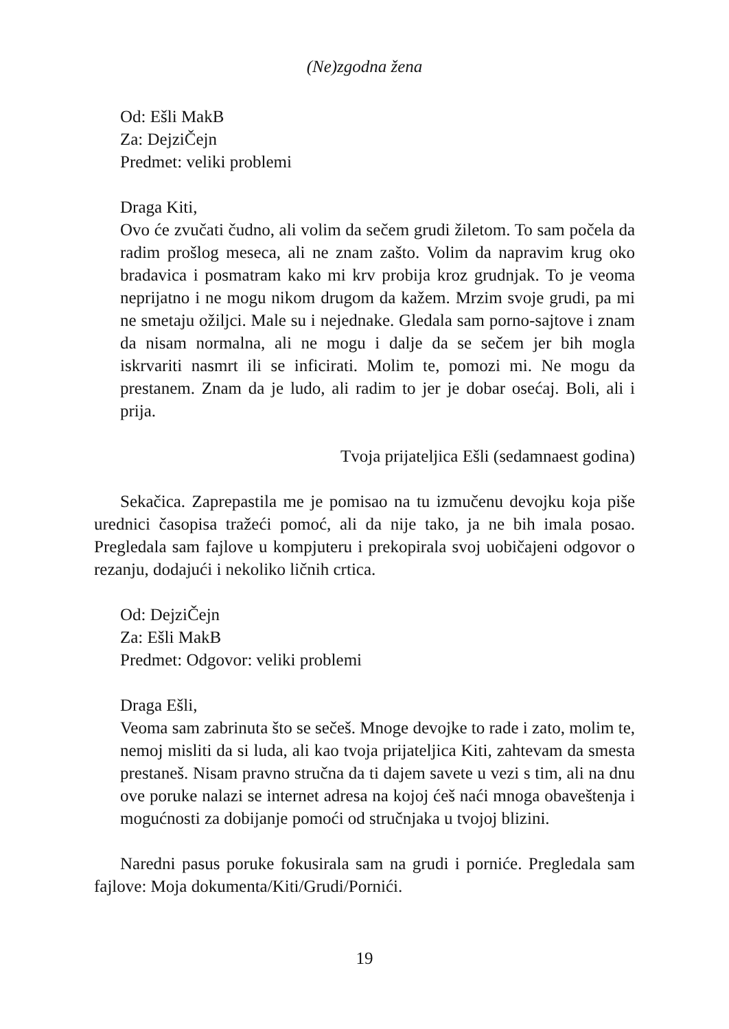(Ne)zgodna žena
Od: Ešli MakB
Za: DejziČejn
Predmet: veliki problemi
Draga Kiti,
Ovo će zvučati čudno, ali volim da sečem grudi žiletom. To sam počela da radim prošlog meseca, ali ne znam zašto. Volim da napravim krug oko bradavica i posmatram kako mi krv probija kroz grudnjak. To je veoma neprijatno i ne mogu nikom drugom da kažem. Mrzim svoje grudi, pa mi ne smetaju ožiljci. Male su i nejednake. Gledala sam porno-sajtove i znam da nisam normalna, ali ne mogu i dalje da se sečem jer bih mogla iskrvariti nasmrt ili se inficirati. Molim te, pomozi mi. Ne mogu da prestanem. Znam da je ludo, ali radim to jer je dobar osećaj. Boli, ali i prija.
Tvoja prijateljica Ešli (sedamnaest godina)
Sekačica. Zaprepastila me je pomisao na tu izmučenu devojku koja piše urednici časopisa tražeći pomoć, ali da nije tako, ja ne bih imala posao. Pregledala sam fajlove u kompjuteru i prekopirala svoj uobičajeni odgovor o rezanju, dodajući i nekoliko ličnih crtica.
Od: DejziČejn
Za: Ešli MakB
Predmet: Odgovor: veliki problemi
Draga Ešli,
Veoma sam zabrinuta što se sečeš. Mnoge devojke to rade i zato, molim te, nemoj misliti da si luda, ali kao tvoja prijateljica Kiti, zahtevam da smesta prestaneš. Nisam pravno stručna da ti dajem savete u vezi s tim, ali na dnu ove poruke nalazi se internet adresa na kojoj ćeš naći mnoga obaveštenja i mogućnosti za dobijanje pomoći od stručnjaka u tvojoj blizini.
Naredni pasus poruke fokusirala sam na grudi i porniće. Pregledala sam fajlove: Moja dokumenta/Kiti/Grudi/Pornići.
19